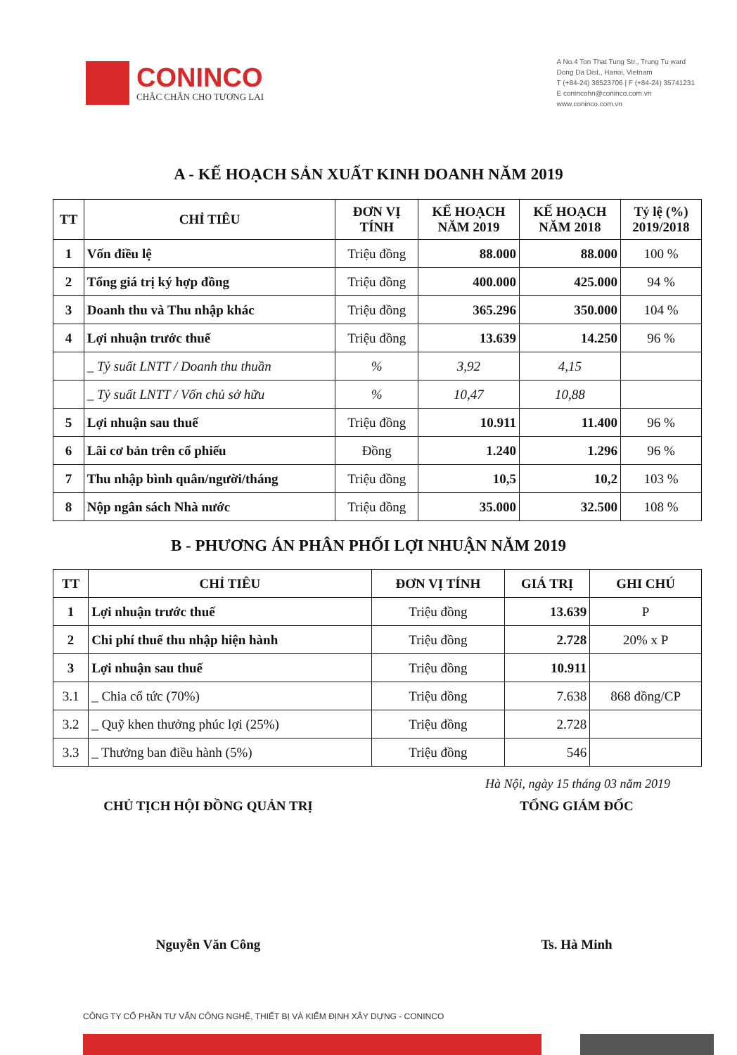CONINCO
CHẮC CHẮN CHO TƯƠNG LAI
A No.4 Ton That Tung Str., Trung Tu ward
Dong Da Dist., Hanoi, Vietnam
T (+84-24) 38523706 | F (+84-24) 35741231
E conincohn@coninco.com.vn
www.coninco.com.vn
A - KẾ HOẠCH SẢN XUẤT KINH DOANH NĂM 2019
| TT | CHỈ TIÊU | ĐƠN VỊ TÍNH | KẾ HOẠCH NĂM 2019 | KẾ HOẠCH NĂM 2018 | Tỷ lệ (%) 2019/2018 |
| --- | --- | --- | --- | --- | --- |
| 1 | Vốn điều lệ | Triệu đồng | 88.000 | 88.000 | 100 % |
| 2 | Tổng giá trị ký hợp đồng | Triệu đồng | 400.000 | 425.000 | 94 % |
| 3 | Doanh thu và Thu nhập khác | Triệu đồng | 365.296 | 350.000 | 104 % |
| 4 | Lợi nhuận trước thuế | Triệu đồng | 13.639 | 14.250 | 96 % |
| | _ Tỷ suất LNTT / Doanh thu thuần | % | 3,92 | 4,15 | |
| | _ Tỷ suất LNTT / Vốn chủ sở hữu | % | 10,47 | 10,88 | |
| 5 | Lợi nhuận sau thuế | Triệu đồng | 10.911 | 11.400 | 96 % |
| 6 | Lãi cơ bản trên cổ phiếu | Đồng | 1.240 | 1.296 | 96 % |
| 7 | Thu nhập bình quân/người/tháng | Triệu đồng | 10,5 | 10,2 | 103 % |
| 8 | Nộp ngân sách Nhà nước | Triệu đồng | 35.000 | 32.500 | 108 % |
B - PHƯƠNG ÁN PHÂN PHỐI LỢI NHUẬN NĂM 2019
| TT | CHỈ TIÊU | ĐƠN VỊ TÍNH | GIÁ TRỊ | GHI CHÚ |
| --- | --- | --- | --- | --- |
| 1 | Lợi nhuận trước thuế | Triệu đồng | 13.639 | P |
| 2 | Chi phí thuế thu nhập hiện hành | Triệu đồng | 2.728 | 20% x P |
| 3 | Lợi nhuận sau thuế | Triệu đồng | 10.911 | |
| 3.1 | _ Chia cổ tức (70%) | Triệu đồng | 7.638 | 868 đồng/CP |
| 3.2 | _ Quỹ khen thưởng phúc lợi (25%) | Triệu đồng | 2.728 | |
| 3.3 | _ Thưởng ban điều hành (5%) | Triệu đồng | 546 | |
Hà Nội, ngày 15 tháng 03 năm 2019
CHỦ TỊCH HỘI ĐỒNG QUẢN TRỊ
Nguyễn Văn Công
TỔNG GIÁM ĐỐC
Ts. Hà Minh
CÔNG TY CỔ PHẦN TƯ VẤN CÔNG NGHỆ, THIẾT BỊ VÀ KIỂM ĐỊNH XÂY DỰNG - CONINCO